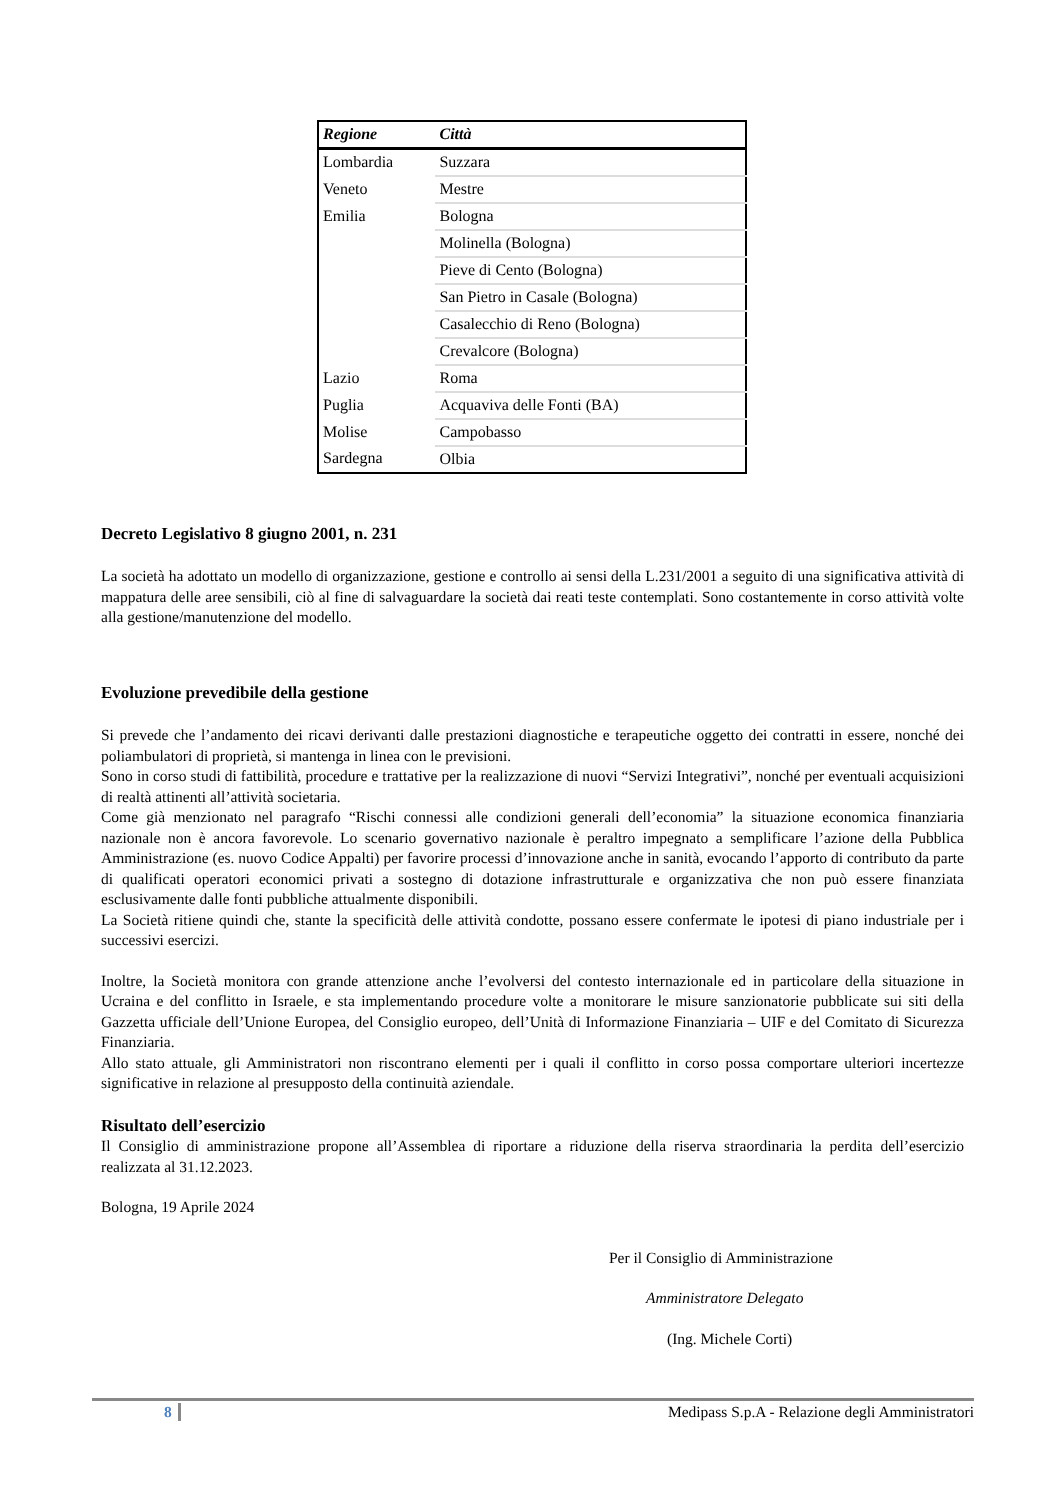| Regione | Città |
| --- | --- |
| Lombardia | Suzzara |
| Veneto | Mestre |
| Emilia | Bologna |
| | Molinella (Bologna) |
| | Pieve di Cento (Bologna) |
| | San Pietro in Casale (Bologna) |
| | Casalecchio di Reno (Bologna) |
| | Crevalcore (Bologna) |
| Lazio | Roma |
| Puglia | Acquaviva delle Fonti (BA) |
| Molise | Campobasso |
| Sardegna | Olbia |
Decreto Legislativo 8 giugno 2001, n. 231
La società ha adottato un modello di organizzazione, gestione e controllo ai sensi della L.231/2001 a seguito di una significativa attività di mappatura delle aree sensibili, ciò al fine di salvaguardare la società dai reati teste contemplati. Sono costantemente in corso attività volte alla gestione/manutenzione del modello.
Evoluzione prevedibile della gestione
Si prevede che l’andamento dei ricavi derivanti dalle prestazioni diagnostiche e terapeutiche oggetto dei contratti in essere, nonché dei poliambulatori di proprietà, si mantenga in linea con le previsioni.
Sono in corso studi di fattibilità, procedure e trattative per la realizzazione di nuovi “Servizi Integrativi”, nonché per eventuali acquisizioni di realtà attinenti all’attività societaria.
Come già menzionato nel paragrafo “Rischi connessi alle condizioni generali dell’economia” la situazione economica finanziaria nazionale non è ancora favorevole. Lo scenario governativo nazionale è peraltro impegnato a semplificare l’azione della Pubblica Amministrazione (es. nuovo Codice Appalti) per favorire processi d’innovazione anche in sanità, evocando l’apporto di contributo da parte di qualificati operatori economici privati a sostegno di dotazione infrastrutturale e organizzativa che non può essere finanziata esclusivamente dalle fonti pubbliche attualmente disponibili.
La Società ritiene quindi che, stante la specificità delle attività condotte, possano essere confermate le ipotesi di piano industriale per i successivi esercizi.
Inoltre, la Società monitora con grande attenzione anche l’evolversi del contesto internazionale ed in particolare della situazione in Ucraina e del conflitto in Israele, e sta implementando procedure volte a monitorare le misure sanzionatorie pubblicate sui siti della Gazzetta ufficiale dell’Unione Europea, del Consiglio europeo, dell’Unità di Informazione Finanziaria – UIF e del Comitato di Sicurezza Finanziaria.
Allo stato attuale, gli Amministratori non riscontrano elementi per i quali il conflitto in corso possa comportare ulteriori incertezze significative in relazione al presupposto della continuità aziendale.
Risultato dell’esercizio
Il Consiglio di amministrazione propone all’Assemblea di riportare a riduzione della riserva straordinaria la perdita dell’esercizio realizzata al 31.12.2023.
Bologna, 19 Aprile 2024
Per il Consiglio di Amministrazione
Amministratore Delegato
(Ing. Michele Corti)
8 Medipass S.p.A - Relazione degli Amministratori